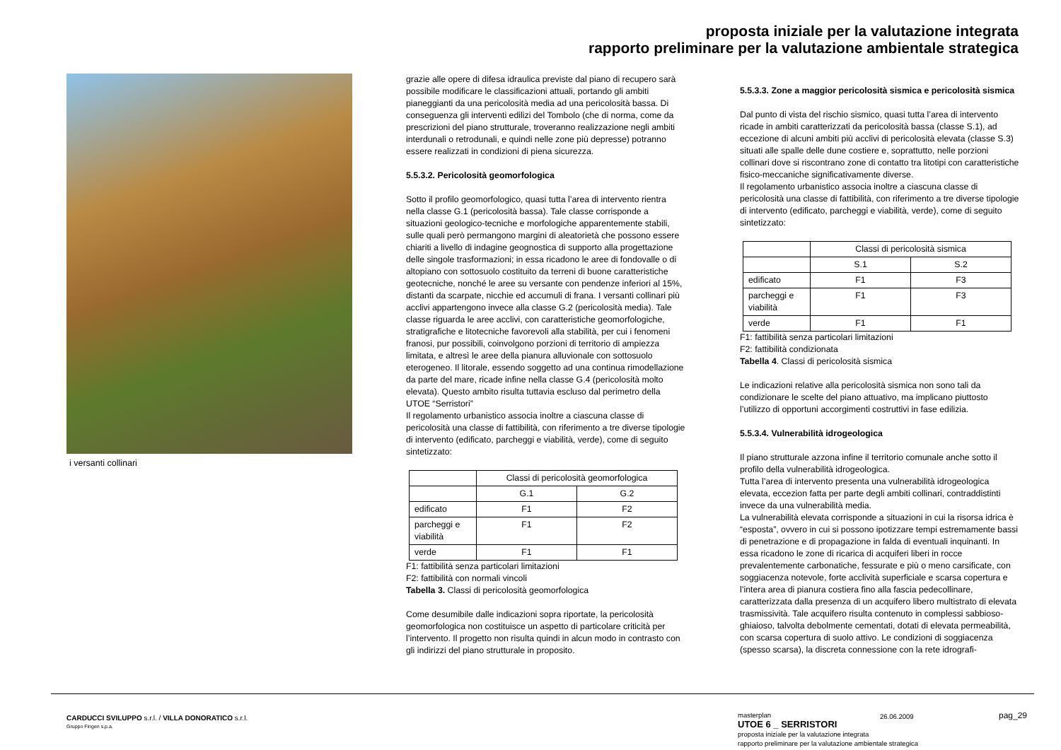proposta iniziale per la valutazione integrata
rapporto preliminare per la valutazione ambientale strategica
i versanti collinari
grazie alle opere di difesa idraulica previste dal piano di recupero sarà possibile modificare le classificazioni attuali, portando gli ambiti pianeggianti da una pericolosità media ad una pericolosità bassa. Di conseguenza gli interventi edilizi del Tombolo (che di norma, come da prescrizioni del piano strutturale, troveranno realizzazione negli ambiti interdunali o retrodunali, e quindi nelle zone più depresse) potranno essere realizzati in condizioni di piena sicurezza.
5.5.3.2. Pericolosità geomorfologica
Sotto il profilo geomorfologico, quasi tutta l’area di intervento rientra nella classe G.1 (pericolosità bassa). Tale classe corrisponde a situazioni geologico-tecniche e morfologiche apparentemente stabili, sulle quali però permangono margini di aleatorietà che possono essere chiariti a livello di indagine geognostica di supporto alla progettazione delle singole trasformazioni; in essa ricadono le aree di fondovalle o di altopiano con sottosuolo costituito da terreni di buone caratteristiche geotecniche, nonché le aree su versante con pendenze inferiori al 15%, distanti da scarpate, nicchie ed accumuli di frana. I versanti collinari più acclivi appartengono invece alla classe G.2 (pericolosità media). Tale classe riguarda le aree acclivi, con caratteristiche geomorfologiche, stratigrafiche e litotecniche favorevoli alla stabilità, per cui i fenomeni franosi, pur possibili, coinvolgono porzioni di territorio di ampiezza limitata, e altresì le aree della pianura alluvionale con sottosuolo eterogeneo. Il litorale, essendo soggetto ad una continua rimodellazione da parte del mare, ricade infine nella classe G.4 (pericolosità molto elevata). Questo ambito risulta tuttavia escluso dal perimetro della UTOE “Serristori”
Il regolamento urbanistico associa inoltre a ciascuna classe di pericolosità una classe di fattibilità, con riferimento a tre diverse tipologie di intervento (edificato, parcheggi e viabilità, verde), come di seguito sintetizzato:
| | Classi di pericolosità geomorfologica | |
| | G.1 | G.2 |
| edificato | F1 | F2 |
| parcheggi e viabilità | F1 | F2 |
| verde | F1 | F1 |
F1: fattibilità senza particolari limitazioni
F2: fattibilità con normali vincoli
Tabella 3. Classi di pericolosità geomorfologica
Come desumibile dalle indicazioni sopra riportate, la pericolosità geomorfologica non costituisce un aspetto di particolare criticità per l’intervento. Il progetto non risulta quindi in alcun modo in contrasto con gli indirizzi del piano strutturale in proposito.
5.5.3.3. Zone a maggior pericolosità sismica e pericolosità sismica
Dal punto di vista del rischio sismico, quasi tutta l’area di intervento ricade in ambiti caratterizzati da pericolosità bassa (classe S.1), ad eccezione di alcuni ambiti più acclivi di pericolosità elevata (classe S.3) situati alle spalle delle dune costiere e, soprattutto, nelle porzioni collinari dove si riscontrano zone di contatto tra litotipi con caratteristiche fisico-meccaniche significativamente diverse.
Il regolamento urbanistico associa inoltre a ciascuna classe di pericolosità una classe di fattibilità, con riferimento a tre diverse tipologie di intervento (edificato, parcheggi e viabilità, verde), come di seguito sintetizzato:
| | Classi di pericolosità sismica | |
| | S.1 | S.2 |
| edificato | F1 | F3 |
| parcheggi e viabilità | F1 | F3 |
| verde | F1 | F1 |
F1: fattibilità senza particolari limitazioni
F2: fattibilità condizionata
Tabella 4. Classi di pericolosità sismica
Le indicazioni relative alla pericolosità sismica non sono tali da condizionare le scelte del piano attuativo, ma implicano piuttosto l’utilizzo di opportuni accorgimenti costruttivi in fase edilizia.
5.5.3.4. Vulnerabilità idrogeologica
Il piano strutturale azzona infine il territorio comunale anche sotto il profilo della vulnerabilità idrogeologica.
Tutta l’area di intervento presenta una vulnerabilità idrogeologica elevata, eccezion fatta per parte degli ambiti collinari, contraddistinti invece da una vulnerabilità media.
La vulnerabilità elevata corrisponde a situazioni in cui la risorsa idrica è “esposta”, ovvero in cui si possono ipotizzare tempi estremamente bassi di penetrazione e di propagazione in falda di eventuali inquinanti. In essa ricadono le zone di ricarica di acquiferi liberi in rocce prevalentemente carbonatiche, fessurate e più o meno carsificate, con soggiacenza notevole, forte acclività superficiale e scarsa copertura e l’intera area di pianura costiera fino alla fascia pedecollinare, caratterizzata dalla presenza di un acquifero libero multistrato di elevata trasmissività. Tale acquifero risulta contenuto in complessi sabbioso-ghiaioso, talvolta debolmente cementati, dotati di elevata permeabilità, con scarsa copertura di suolo attivo. Le condizioni di soggiacenza (spesso scarsa), la discreta connessione con la rete idrografi-
CARDUCCI SVILUPPO s.r.l. / VILLA DONORATICO s.r.l.
Gruppo Fingen s.p.a.
masterplan
UTOE 6 _ SERRISTORI
proposta iniziale per la valutazione integrata
rapporto preliminare per la valutazione ambientale strategica
26.06.2009 pag_29